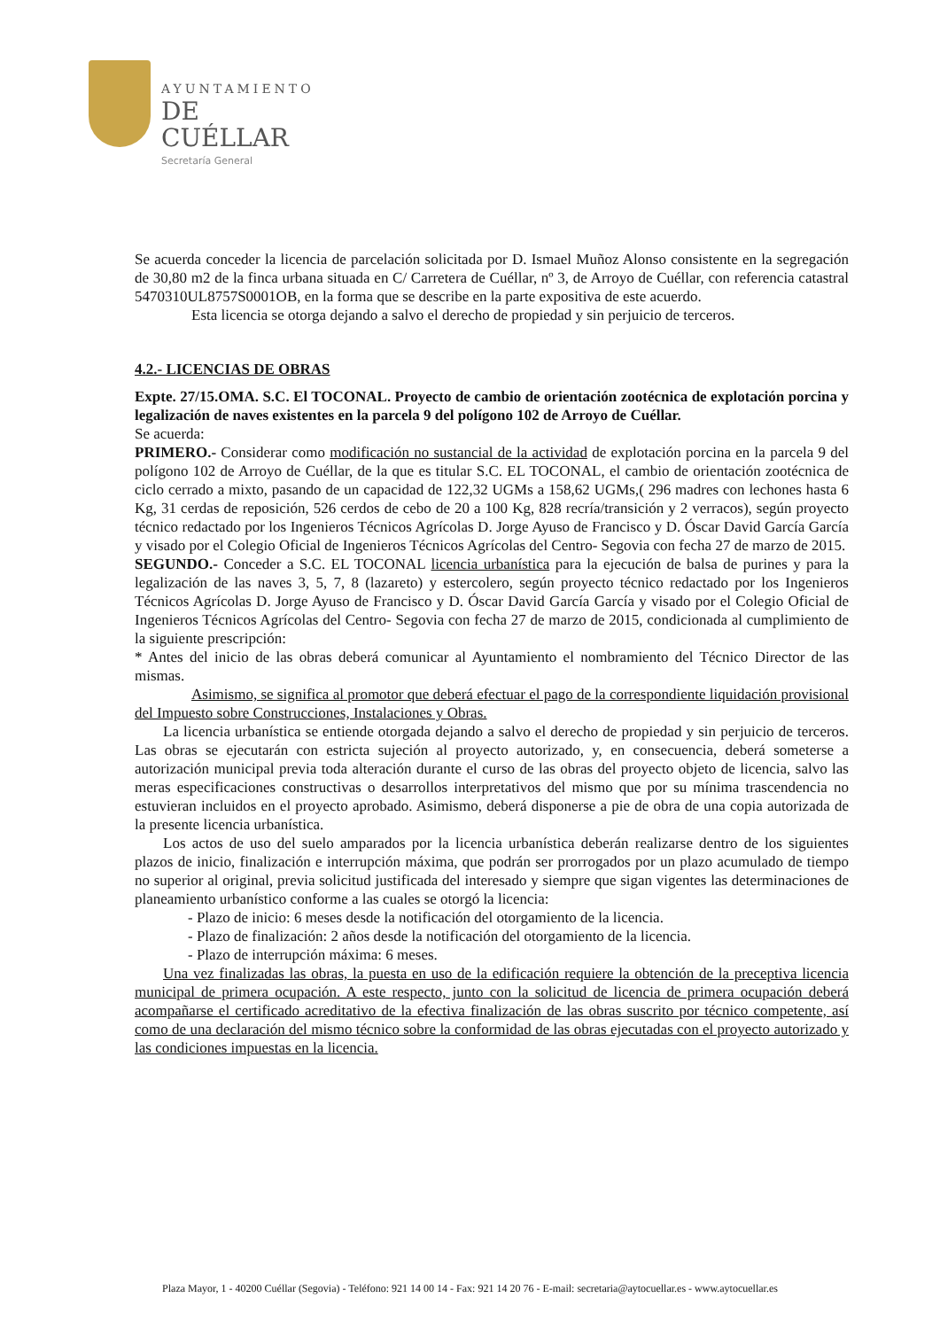AYUNTAMIENTO
DE CUÉLLAR
Secretaría General
Se acuerda conceder la licencia de parcelación solicitada por D. Ismael Muñoz Alonso consistente en la segregación de 30,80 m2 de la finca urbana situada en C/ Carretera de Cuéllar, nº 3, de Arroyo de Cuéllar, con referencia catastral 5470310UL8757S0001OB, en la forma que se describe en la parte expositiva de este acuerdo.
Esta licencia se otorga dejando a salvo el derecho de propiedad y sin perjuicio de terceros.
4.2.- LICENCIAS DE OBRAS
Expte. 27/15.OMA. S.C. El TOCONAL. Proyecto de cambio de orientación zootécnica de explotación porcina y legalización de naves existentes en la parcela 9 del polígono 102 de Arroyo de Cuéllar.
Se acuerda:
PRIMERO.- Considerar como modificación no sustancial de la actividad de explotación porcina en la parcela 9 del polígono 102 de Arroyo de Cuéllar, de la que es titular S.C. EL TOCONAL, el cambio de orientación zootécnica de ciclo cerrado a mixto, pasando de un capacidad de 122,32 UGMs a 158,62 UGMs,( 296 madres con lechones hasta 6 Kg, 31 cerdas de reposición, 526 cerdos de cebo de 20 a 100 Kg, 828 recría/transición y 2 verracos), según proyecto técnico redactado por los Ingenieros Técnicos Agrícolas D. Jorge Ayuso de Francisco y D. Óscar David García García y visado por el Colegio Oficial de Ingenieros Técnicos Agrícolas del Centro- Segovia con fecha 27 de marzo de 2015.
SEGUNDO.- Conceder a S.C. EL TOCONAL licencia urbanística para la ejecución de balsa de purines y para la legalización de las naves 3, 5, 7, 8 (lazareto) y estercolero, según proyecto técnico redactado por los Ingenieros Técnicos Agrícolas D. Jorge Ayuso de Francisco y D. Óscar David García García y visado por el Colegio Oficial de Ingenieros Técnicos Agrícolas del Centro- Segovia con fecha 27 de marzo de 2015, condicionada al cumplimiento de la siguiente prescripción:
* Antes del inicio de las obras deberá comunicar al Ayuntamiento el nombramiento del Técnico Director de las mismas.
Asimismo, se significa al promotor que deberá efectuar el pago de la correspondiente liquidación provisional del Impuesto sobre Construcciones, Instalaciones y Obras.
La licencia urbanística se entiende otorgada dejando a salvo el derecho de propiedad y sin perjuicio de terceros. Las obras se ejecutarán con estricta sujeción al proyecto autorizado, y, en consecuencia, deberá someterse a autorización municipal previa toda alteración durante el curso de las obras del proyecto objeto de licencia, salvo las meras especificaciones constructivas o desarrollos interpretativos del mismo que por su mínima trascendencia no estuvieran incluidos en el proyecto aprobado. Asimismo, deberá disponerse a pie de obra de una copia autorizada de la presente licencia urbanística.
Los actos de uso del suelo amparados por la licencia urbanística deberán realizarse dentro de los siguientes plazos de inicio, finalización e interrupción máxima, que podrán ser prorrogados por un plazo acumulado de tiempo no superior al original, previa solicitud justificada del interesado y siempre que sigan vigentes las determinaciones de planeamiento urbanístico conforme a las cuales se otorgó la licencia:
- Plazo de inicio: 6 meses desde la notificación del otorgamiento de la licencia.
- Plazo de finalización: 2 años desde la notificación del otorgamiento de la licencia.
- Plazo de interrupción máxima: 6 meses.
Una vez finalizadas las obras, la puesta en uso de la edificación requiere la obtención de la preceptiva licencia municipal de primera ocupación. A este respecto, junto con la solicitud de licencia de primera ocupación deberá acompañarse el certificado acreditativo de la efectiva finalización de las obras suscrito por técnico competente, así como de una declaración del mismo técnico sobre la conformidad de las obras ejecutadas con el proyecto autorizado y las condiciones impuestas en la licencia.
Plaza Mayor, 1 - 40200 Cuéllar (Segovia) - Teléfono: 921 14 00 14 - Fax: 921 14 20 76 - E-mail: secretaria@aytocuellar.es - www.aytocuellar.es